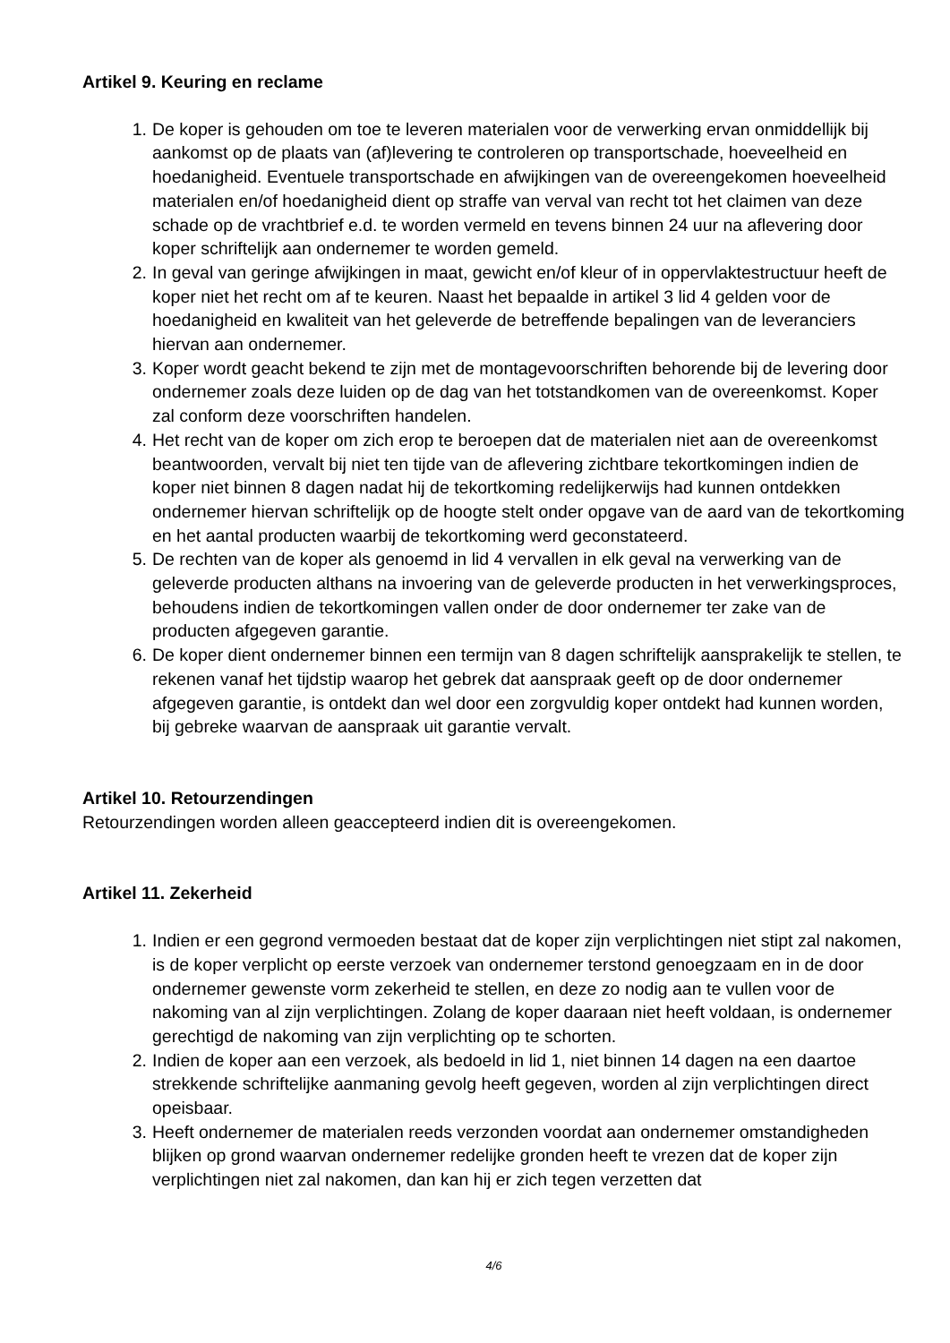Artikel 9. Keuring en reclame
1. De koper is gehouden om toe te leveren materialen voor de verwerking ervan onmiddellijk bij aankomst op de plaats van (af)levering te controleren op transportschade, hoeveelheid en hoedanigheid. Eventuele transportschade en afwijkingen van de overeengekomen hoeveelheid materialen en/of hoedanigheid dient op straffe van verval van recht tot het claimen van deze schade op de vrachtbrief e.d. te worden vermeld en tevens binnen 24 uur na aflevering door koper schriftelijk aan ondernemer te worden gemeld.
2. In geval van geringe afwijkingen in maat, gewicht en/of kleur of in oppervlaktestructuur heeft de koper niet het recht om af te keuren. Naast het bepaalde in artikel 3 lid 4 gelden voor de hoedanigheid en kwaliteit van het geleverde de betreffende bepalingen van de leveranciers hiervan aan ondernemer.
3. Koper wordt geacht bekend te zijn met de montagevoorschriften behorende bij de levering door ondernemer zoals deze luiden op de dag van het totstandkomen van de overeenkomst. Koper zal conform deze voorschriften handelen.
4. Het recht van de koper om zich erop te beroepen dat de materialen niet aan de overeenkomst beantwoorden, vervalt bij niet ten tijde van de aflevering zichtbare tekortkomingen indien de koper niet binnen 8 dagen nadat hij de tekortkoming redelijkerwijs had kunnen ontdekken ondernemer hiervan schriftelijk op de hoogte stelt onder opgave van de aard van de tekortkoming en het aantal producten waarbij de tekortkoming werd geconstateerd.
5. De rechten van de koper als genoemd in lid 4 vervallen in elk geval na verwerking van de geleverde producten althans na invoering van de geleverde producten in het verwerkingsproces, behoudens indien de tekortkomingen vallen onder de door ondernemer ter zake van de producten afgegeven garantie.
6. De koper dient ondernemer binnen een termijn van 8 dagen schriftelijk aansprakelijk te stellen, te rekenen vanaf het tijdstip waarop het gebrek dat aanspraak geeft op de door ondernemer afgegeven garantie, is ontdekt dan wel door een zorgvuldig koper ontdekt had kunnen worden, bij gebreke waarvan de aanspraak uit garantie vervalt.
Artikel 10. Retourzendingen
Retourzendingen worden alleen geaccepteerd indien dit is overeengekomen.
Artikel 11. Zekerheid
1. Indien er een gegrond vermoeden bestaat dat de koper zijn verplichtingen niet stipt zal nakomen, is de koper verplicht op eerste verzoek van ondernemer terstond genoegzaam en in de door ondernemer gewenste vorm zekerheid te stellen, en deze zo nodig aan te vullen voor de nakoming van al zijn verplichtingen. Zolang de koper daaraan niet heeft voldaan, is ondernemer gerechtigd de nakoming van zijn verplichting op te schorten.
2. Indien de koper aan een verzoek, als bedoeld in lid 1, niet binnen 14 dagen na een daartoe strekkende schriftelijke aanmaning gevolg heeft gegeven, worden al zijn verplichtingen direct opeisbaar.
3. Heeft ondernemer de materialen reeds verzonden voordat aan ondernemer omstandigheden blijken op grond waarvan ondernemer redelijke gronden heeft te vrezen dat de koper zijn verplichtingen niet zal nakomen, dan kan hij er zich tegen verzetten dat
4/6